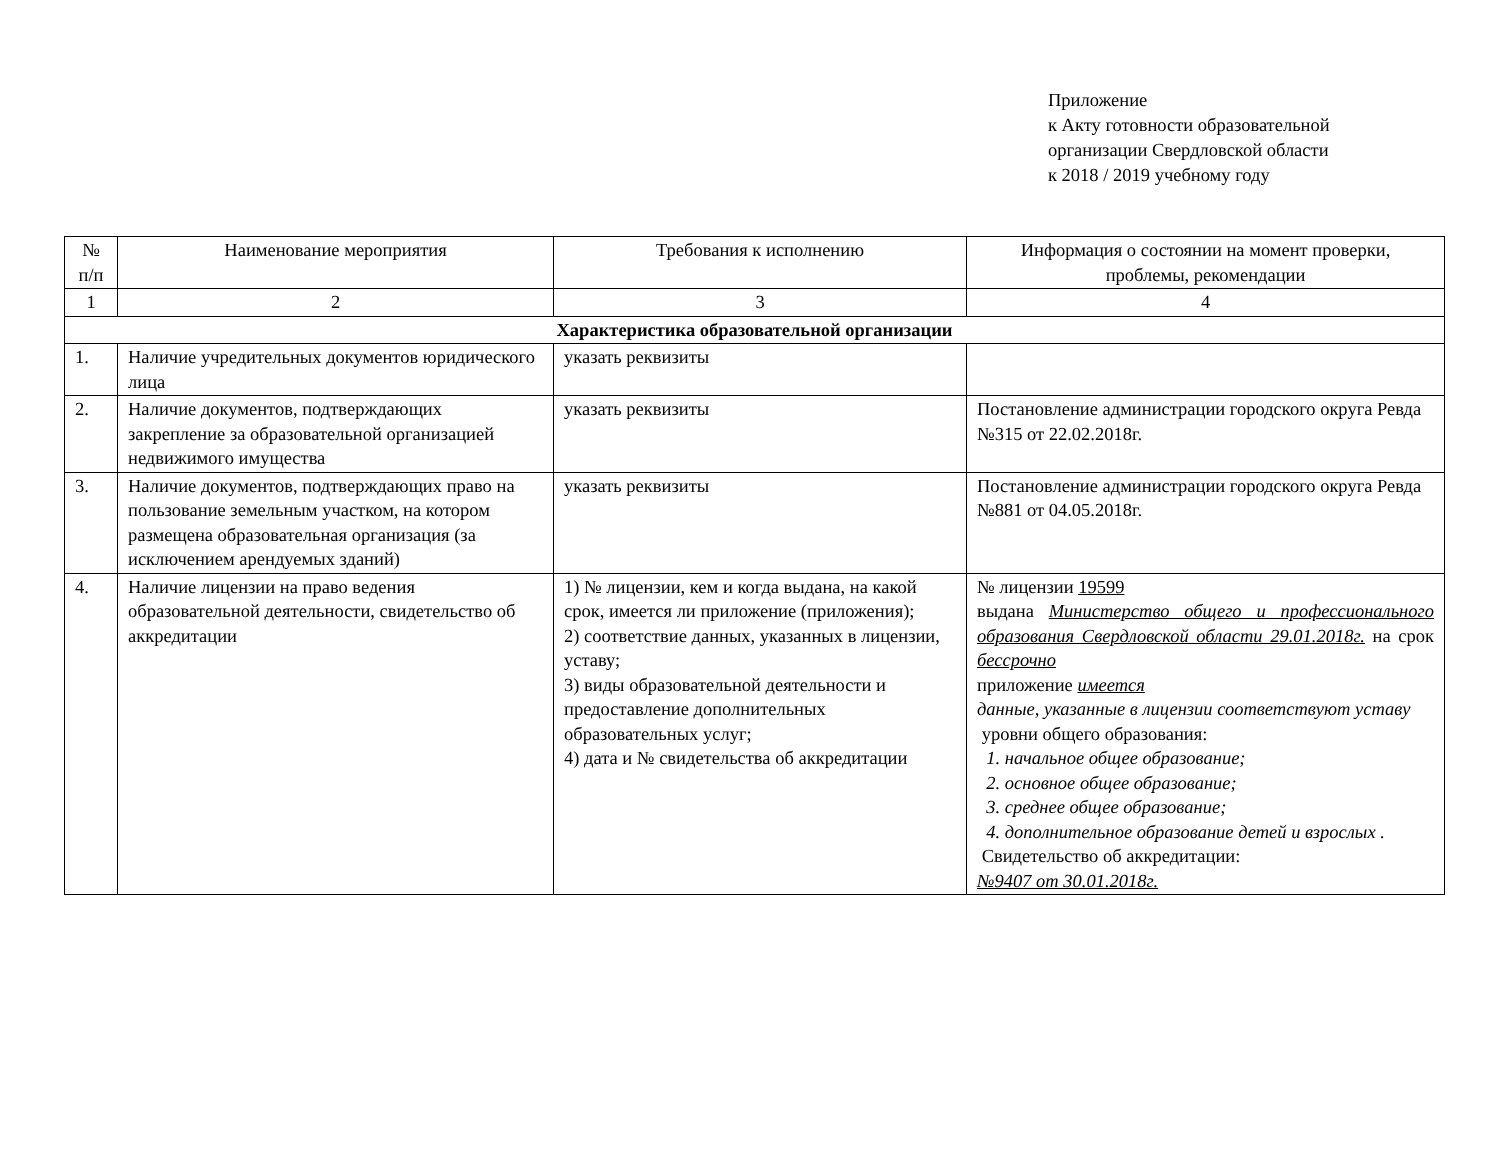Приложение
к Акту готовности образовательной
организации Свердловской области
к 2018 / 2019 учебному году
| № п/п | Наименование мероприятия | Требования к исполнению | Информация о состоянии на момент проверки, проблемы, рекомендации |
| --- | --- | --- | --- |
| 1 | 2 | 3 | 4 |
| Характеристика образовательной организации | | | |
| 1. | Наличие учредительных документов юридического лица | указать реквизиты | |
| 2. | Наличие документов, подтверждающих закрепление за образовательной организацией недвижимого имущества | указать реквизиты | Постановление администрации городского округа Ревда №315 от 22.02.2018г. |
| 3. | Наличие документов, подтверждающих право на пользование земельным участком, на котором размещена образовательная организация (за исключением арендуемых зданий) | указать реквизиты | Постановление администрации городского округа Ревда №881 от 04.05.2018г. |
| 4. | Наличие лицензии на право ведения образовательной деятельности, свидетельство об аккредитации | 1) № лицензии, кем и когда выдана, на какой срок, имеется ли приложение (приложения); 2) соответствие данных, указанных в лицензии, уставу; 3) виды образовательной деятельности и предоставление дополнительных образовательных услуг; 4) дата и № свидетельства об аккредитации | № лицензии 19599 выдана Министерство общего и профессионального образования Свердловской области 29.01.2018г. на срок бессрочно приложение имеется данные, указанные в лицензии соответствуют уставу уровни общего образования: 1. начальное общее образование; 2. основное общее образование; 3. среднее общее образование; 4. дополнительное образование детей и взрослых . Свидетельство об аккредитации: №9407 от 30.01.2018г. |